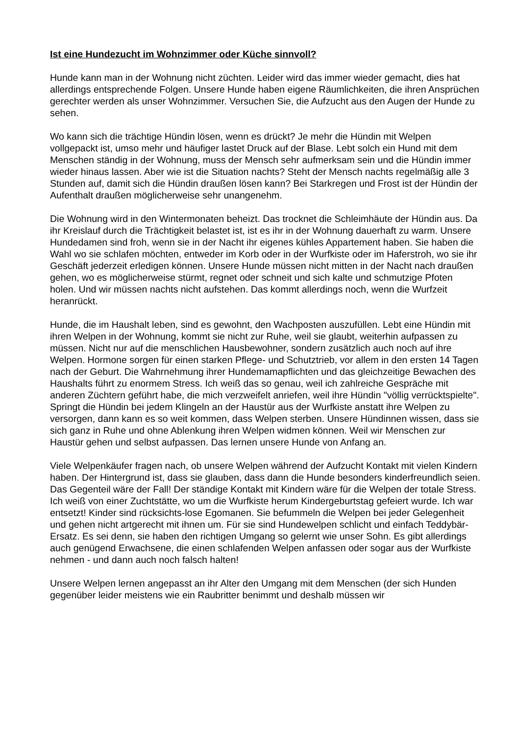Ist eine Hundezucht im Wohnzimmer oder Küche sinnvoll?
Hunde kann man in der Wohnung nicht züchten. Leider wird das immer wieder gemacht, dies hat allerdings entsprechende Folgen. Unsere Hunde haben eigene Räumlichkeiten, die ihren Ansprüchen gerechter werden als unser Wohnzimmer. Versuchen Sie, die Aufzucht aus den Augen der Hunde zu sehen.
Wo kann sich die trächtige Hündin lösen, wenn es drückt? Je mehr die Hündin mit Welpen vollgepackt ist, umso mehr und häufiger lastet Druck auf der Blase. Lebt solch ein Hund mit dem Menschen ständig in der Wohnung, muss der Mensch sehr aufmerksam sein und die Hündin immer wieder hinaus lassen. Aber wie ist die Situation nachts? Steht der Mensch nachts regelmäßig alle 3 Stunden auf, damit sich die Hündin draußen lösen kann? Bei Starkregen und Frost ist der Hündin der Aufenthalt draußen möglicherweise sehr unangenehm.
Die Wohnung wird in den Wintermonaten beheizt. Das trocknet die Schleimhäute der Hündin aus. Da ihr Kreislauf durch die Trächtigkeit belastet ist, ist es ihr in der Wohnung dauerhaft zu warm. Unsere Hundedamen sind froh, wenn sie in der Nacht ihr eigenes kühles Appartement haben. Sie haben die Wahl wo sie schlafen möchten, entweder im Korb oder in der Wurfkiste oder im Haferstroh, wo sie ihr Geschäft jederzeit erledigen können. Unsere Hunde müssen nicht mitten in der Nacht nach draußen gehen, wo es möglicherweise stürmt, regnet oder schneit und sich kalte und schmutzige Pfoten holen. Und wir müssen nachts nicht aufstehen. Das kommt allerdings noch, wenn die Wurfzeit heranrückt.
Hunde, die im Haushalt leben, sind es gewohnt, den Wachposten auszufüllen. Lebt eine Hündin mit ihren Welpen in der Wohnung, kommt sie nicht zur Ruhe, weil sie glaubt, weiterhin aufpassen zu müssen. Nicht nur auf die menschlichen Hausbewohner, sondern zusätzlich auch noch auf ihre Welpen. Hormone sorgen für einen starken Pflege- und Schutztrieb, vor allem in den ersten 14 Tagen nach der Geburt. Die Wahrnehmung ihrer Hundemamapflichten und das gleichzeitige Bewachen des Haushalts führt zu enormem Stress. Ich weiß das so genau, weil ich zahlreiche Gespräche mit anderen Züchtern geführt habe, die mich verzweifelt anriefen, weil ihre Hündin "völlig verrücktspielte". Springt die Hündin bei jedem Klingeln an der Haustür aus der Wurfkiste anstatt ihre Welpen zu versorgen, dann kann es so weit kommen, dass Welpen sterben. Unsere Hündinnen wissen, dass sie sich ganz in Ruhe und ohne Ablenkung ihren Welpen widmen können. Weil wir Menschen zur Haustür gehen und selbst aufpassen. Das lernen unsere Hunde von Anfang an.
Viele Welpenkäufer fragen nach, ob unsere Welpen während der Aufzucht Kontakt mit vielen Kindern haben. Der Hintergrund ist, dass sie glauben, dass dann die Hunde besonders kinderfreundlich seien. Das Gegenteil wäre der Fall! Der ständige Kontakt mit Kindern wäre für die Welpen der totale Stress. Ich weiß von einer Zuchtstätte, wo um die Wurfkiste herum Kindergeburtstag gefeiert wurde. Ich war entsetzt! Kinder sind rücksichts-lose Egomanen. Sie befummeln die Welpen bei jeder Gelegenheit und gehen nicht artgerecht mit ihnen um. Für sie sind Hundewelpen schlicht und einfach Teddybär-Ersatz. Es sei denn, sie haben den richtigen Umgang so gelernt wie unser Sohn. Es gibt allerdings auch genügend Erwachsene, die einen schlafenden Welpen anfassen oder sogar aus der Wurfkiste nehmen - und dann auch noch falsch halten!
Unsere Welpen lernen angepasst an ihr Alter den Umgang mit dem Menschen (der sich Hunden gegenüber leider meistens wie ein Raubritter benimmt und deshalb müssen wir